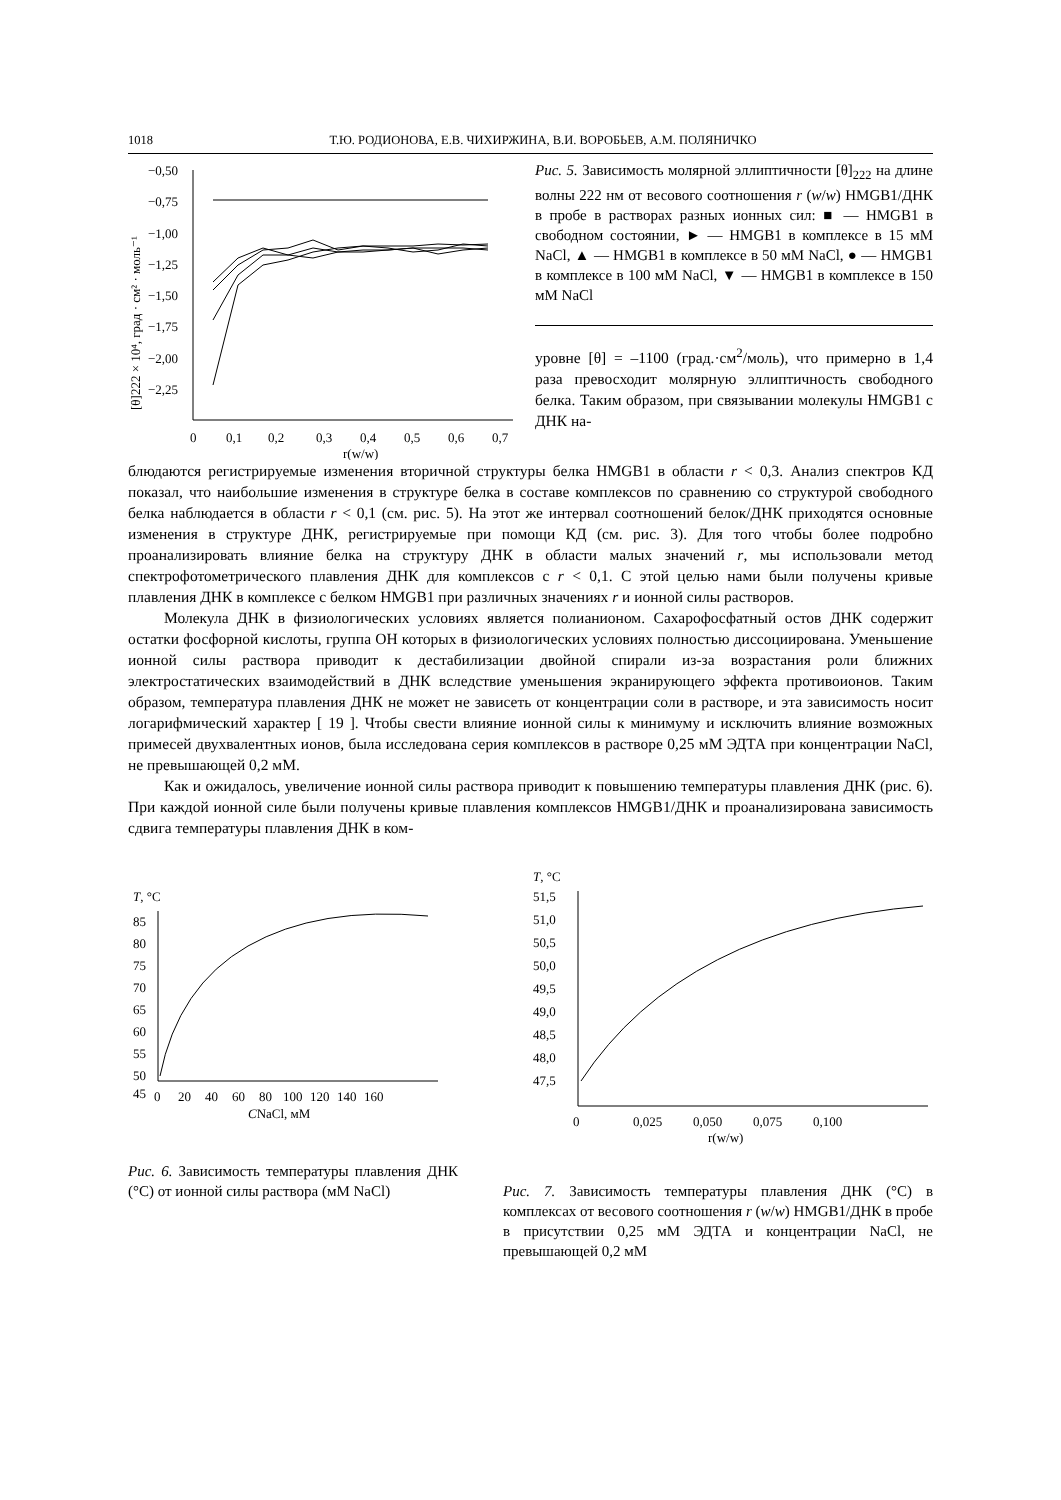1018 Т.Ю. РОДИОНОВА, Е.В. ЧИХИРЖИНА, В.И. ВОРОБЬЕВ, А.М. ПОЛЯНИЧКО
−0,50
−0,75
−1,00
−1,25
−1,50
−1,75
−2,00
−2,25
0
0,1
0,2
0,3
0,4
0,5
0,6
0,7
r(w/w)
[θ]222 × 10⁴, град · см² · моль⁻¹
Рис. 5. Зависимость молярной эллиптичности [θ]<sub>222</sub> на длине волны 222 нм от весового соотношения r (w/w) HMGB1/ДНК в пробе в растворах разных ионных сил: ■ — HMGB1 в свободном состоянии, ► — HMGB1 в комплексе в 15 мМ NaCl, ▲ — HMGB1 в комплексе в 50 мМ NaCl, ● — HMGB1 в комплексе в 100 мМ NaCl, ▼ — HMGB1 в комплексе в 150 мМ NaCl
уровне [θ] = –1100 (град.·см<sup>2</sup>/моль), что примерно в 1,4 раза превосходит молярную эллиптичность свободного белка. Таким образом, при связывании молекулы HMGB1 с ДНК на-
блюдаются регистрируемые изменения вторичной структуры белка HMGB1 в области r < 0,3. Анализ спектров КД показал, что наибольшие изменения в структуре белка в составе комплексов по сравнению со структурой свободного белка наблюдается в области r < 0,1 (см. рис. 5). На этот же интервал соотношений белок/ДНК приходятся основные изменения в структуре ДНК, регистрируемые при помощи КД (см. рис. 3). Для того чтобы более подробно проанализировать влияние белка на структуру ДНК в области малых значений r, мы использовали метод спектрофотометрического плавления ДНК для комплексов с r < 0,1. С этой целью нами были получены кривые плавления ДНК в комплексе с белком HMGB1 при различных значениях r и ионной силы растворов.
Молекула ДНК в физиологических условиях является полианионом. Сахарофосфатный остов ДНК содержит остатки фосфорной кислоты, группа ОН которых в физиологических условиях полностью диссоциирована. Уменьшение ионной силы раствора приводит к дестабилизации двойной спирали из-за возрастания роли ближних электростатических взаимодействий в ДНК вследствие уменьшения экранирующего эффекта противоионов. Таким образом, температура плавления ДНК не может не зависеть от концентрации соли в растворе, и эта зависимость носит логарифмический характер [ 19 ]. Чтобы свести влияние ионной силы к минимуму и исключить влияние возможных примесей двухвалентных ионов, была исследована серия комплексов в растворе 0,25 мМ ЭДТА при концентрации NaCl, не превышающей 0,2 мМ.
Как и ожидалось, увеличение ионной силы раствора приводит к повышению температуры плавления ДНК (рис. 6). При каждой ионной силе были получены кривые плавления комплексов HMGB1/ДНК и проанализирована зависимость сдвига температуры плавления ДНК в ком-
T, °C
85
80
75
70
65
60
55
50
45
0
20
40
60
80
100
120
140
160
CNaCl, мМ
Рис. 6. Зависимость температуры плавления ДНК (°C) от ионной силы раствора (мМ NaCl)
T, °C
51,5
51,0
50,5
50,0
49,5
49,0
48,5
48,0
47,5
0
0,025
0,050
0,075
0,100
r(w/w)
Рис. 7. Зависимость температуры плавления ДНК (°C) в комплексах от весового соотношения r (w/w) HMGB1/ДНК в пробе в присутствии 0,25 мМ ЭДТА и концентрации NaCl, не превышающей 0,2 мМ